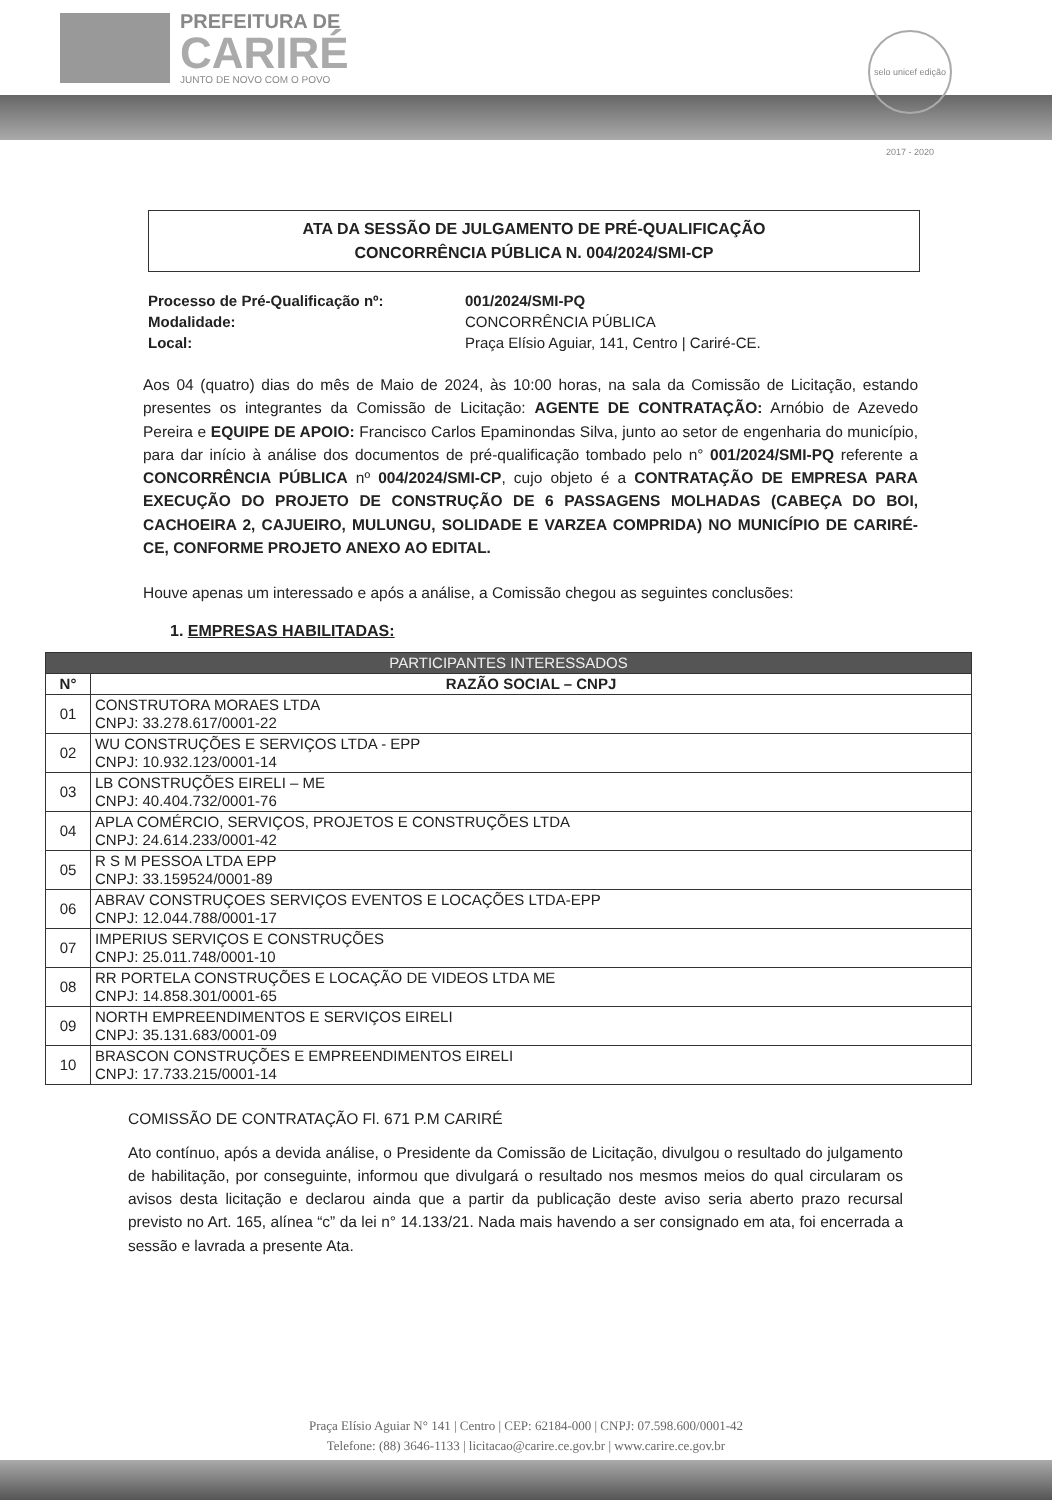PREFEITURA DE
CARIRÉ
JUNTO DE NOVO COM O POVO
selo unicef edição 2017 - 2020
ATA DA SESSÃO DE JULGAMENTO DE PRÉ-QUALIFICAÇÃO
CONCORRÊNCIA PÚBLICA N. 004/2024/SMI-CP
Processo de Pré-Qualificação nº: 001/2024/SMI-PQ Modalidade: CONCORRÊNCIA PÚBLICA Local: Praça Elísio Aguiar, 141, Centro | Cariré-CE.
Aos 04 (quatro) dias do mês de Maio de 2024, às 10:00 horas, na sala da Comissão de Licitação, estando presentes os integrantes da Comissão de Licitação: AGENTE DE CONTRATAÇÃO: Arnóbio de Azevedo Pereira e EQUIPE DE APOIO: Francisco Carlos Epaminondas Silva, junto ao setor de engenharia do município, para dar início à análise dos documentos de pré-qualificação tombado pelo n° 001/2024/SMI-PQ referente a CONCORRÊNCIA PÚBLICA nº 004/2024/SMI-CP, cujo objeto é a CONTRATAÇÃO DE EMPRESA PARA EXECUÇÃO DO PROJETO DE CONSTRUÇÃO DE 6 PASSAGENS MOLHADAS (CABEÇA DO BOI, CACHOEIRA 2, CAJUEIRO, MULUNGU, SOLIDADE E VARZEA COMPRIDA) NO MUNICÍPIO DE CARIRÉ-CE, CONFORME PROJETO ANEXO AO EDITAL.
Houve apenas um interessado e após a análise, a Comissão chegou as seguintes conclusões:
1. EMPRESAS HABILITADAS:
| PARTICIPANTES INTERESSADOS | |
| --- | --- |
| N° | RAZÃO SOCIAL – CNPJ |
| 01 | CONSTRUTORA MORAES LTDA CNPJ: 33.278.617/0001-22 |
| 02 | WU CONSTRUÇÕES E SERVIÇOS LTDA - EPP CNPJ: 10.932.123/0001-14 |
| 03 | LB CONSTRUÇÕES EIRELI – ME CNPJ: 40.404.732/0001-76 |
| 04 | APLA COMÉRCIO, SERVIÇOS, PROJETOS E CONSTRUÇÕES LTDA CNPJ: 24.614.233/0001-42 |
| 05 | R S M PESSOA LTDA EPP CNPJ: 33.159524/0001-89 |
| 06 | ABRAV CONSTRUÇOES SERVIÇOS EVENTOS E LOCAÇÕES LTDA-EPP CNPJ: 12.044.788/0001-17 |
| 07 | IMPERIUS SERVIÇOS E CONSTRUÇÕES CNPJ: 25.011.748/0001-10 |
| 08 | RR PORTELA CONSTRUÇÕES E LOCAÇÃO DE VIDEOS LTDA ME CNPJ: 14.858.301/0001-65 |
| 09 | NORTH EMPREENDIMENTOS E SERVIÇOS EIRELI CNPJ: 35.131.683/0001-09 |
| 10 | BRASCON CONSTRUÇÕES E EMPREENDIMENTOS EIRELI CNPJ: 17.733.215/0001-14 |
COMISSÃO DE CONTRATAÇÃO Fl. 671 P.M CARIRÉ
Ato contínuo, após a devida análise, o Presidente da Comissão de Licitação, divulgou o resultado do julgamento de habilitação, por conseguinte, informou que divulgará o resultado nos mesmos meios do qual circularam os avisos desta licitação e declarou ainda que a partir da publicação deste aviso seria aberto prazo recursal previsto no Art. 165, alínea “c” da lei n° 14.133/21. Nada mais havendo a ser consignado em ata, foi encerrada a sessão e lavrada a presente Ata.
Praça Elísio Aguiar N° 141 | Centro | CEP: 62184-000 | CNPJ: 07.598.600/0001-42
Telefone: (88) 3646-1133 | licitacao@carire.ce.gov.br | www.carire.ce.gov.br